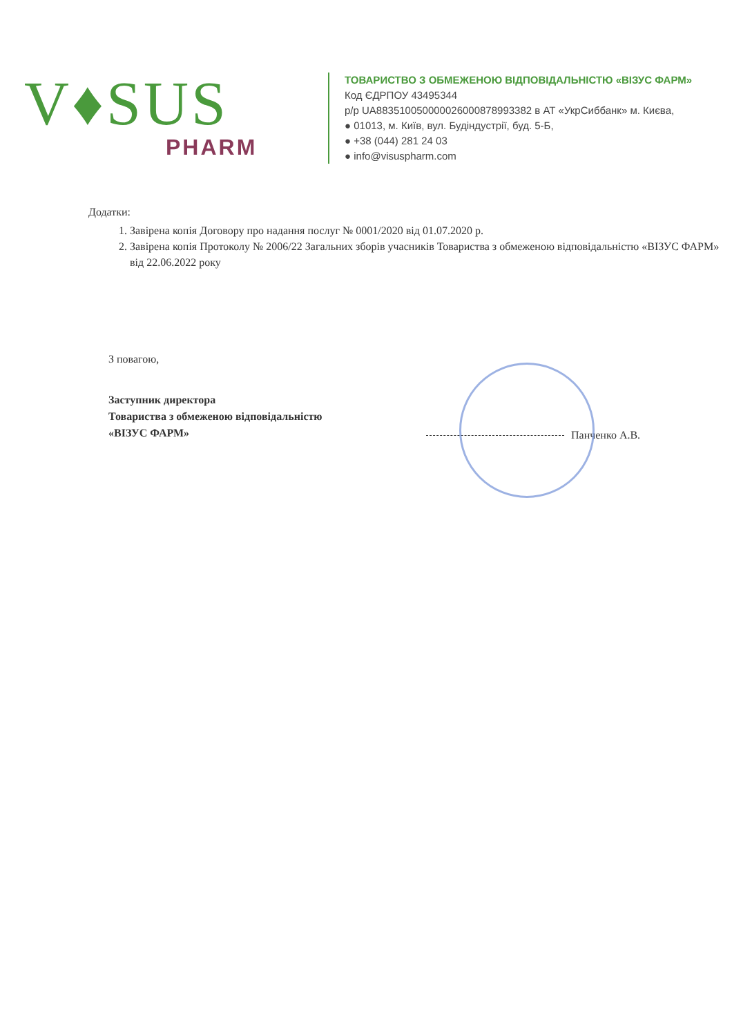V♦SUS
PHARM
ТОВАРИСТВО З ОБМЕЖЕНОЮ ВІДПОВІДАЛЬНІСТЮ «ВІЗУС ФАРМ»
Код ЄДРПОУ 43495344
р/р UA883510050000026000878993382 в АТ «УкрСиббанк» м. Києва,
● 01013, м. Київ, вул. Будіндустрії, буд. 5-Б,
● +38 (044) 281 24 03
● info@visuspharm.com
Додатки:
1. Завірена копія Договору про надання послуг № 0001/2020 від 01.07.2020 р.
2. Завірена копія Протоколу № 2006/22 Загальних зборів учасників Товариства з обмеженою відповідальністю «ВІЗУС ФАРМ» від 22.06.2022 року
З повагою,
Заступник директора
Товариства з обмеженою відповідальністю
«ВІЗУС ФАРМ»
Панченко А.В.